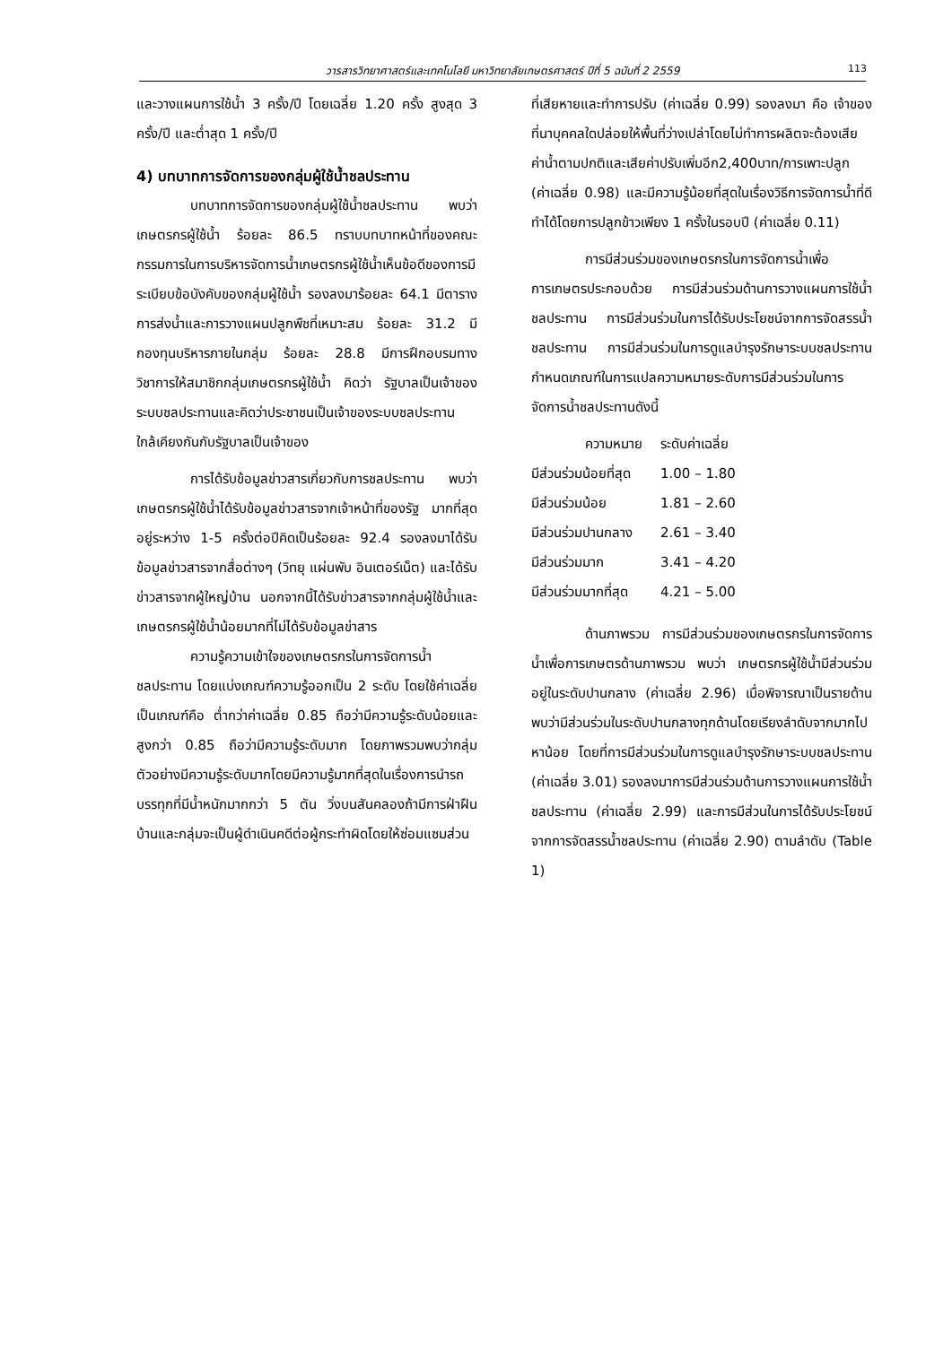วารสารวิทยาศาสตร์และเทคโนโลยี มหาวิทยาลัยเกษตรศาสตร์ ปีที่ 5 ฉบับที่ 2 2559 113
และวางแผนการใช้น้ำ 3 ครั้ง/ปี โดยเฉลี่ย 1.20 ครั้ง สูงสุด 3 ครั้ง/ปี และต่ำสุด 1 ครั้ง/ปี
4) บทบาทการจัดการของกลุ่มผู้ใช้น้ำชลประทาน
บทบาทการจัดการของกลุ่มผู้ใช้น้ำชลประทาน พบว่า เกษตรกรผู้ใช้น้ำ ร้อยละ 86.5 ทราบบทบาทหน้าที่ของคณะกรรมการในการบริหารจัดการน้ำเกษตรกรผู้ใช้น้ำเห็นข้อดีของการมีระเบียบข้อบังคับของกลุ่มผู้ใช้น้ำ รองลงมาร้อยละ 64.1 มีตารางการส่งน้ำและการวางแผนปลูกพืชที่เหมาะสม ร้อยละ 31.2 มีกองทุนบริหารภายในกลุ่ม ร้อยละ 28.8 มีการฝึกอบรมทางวิชาการให้สมาชิกกลุ่มเกษตรกรผู้ใช้น้ำ คิดว่า รัฐบาลเป็นเจ้าของระบบชลประทานและคิดว่าประชาชนเป็นเจ้าของระบบชลประทาน ใกล้เคียงกันกับรัฐบาลเป็นเจ้าของ
การได้รับข้อมูลข่าวสารเกี่ยวกับการชลประทาน พบว่า เกษตรกรผู้ใช้น้ำได้รับข้อมูลข่าวสารจากเจ้าหน้าที่ของรัฐ มากที่สุดอยู่ระหว่าง 1-5 ครั้งต่อปีคิดเป็นร้อยละ 92.4 รองลงมาได้รับข้อมูลข่าวสารจากสื่อต่างๆ (วิทยุ แผ่นพับ อินเตอร์เน็ต) และได้รับข่าวสารจากผู้ใหญ่บ้าน นอกจากนี้ได้รับข่าวสารจากกลุ่มผู้ใช้น้ำและเกษตรกรผู้ใช้น้ำน้อยมากที่ไม่ได้รับข้อมูลข่าสาร
ความรู้ความเข้าใจของเกษตรกรในการจัดการน้ำชลประทาน โดยแบ่งเกณฑ์ความรู้ออกเป็น 2 ระดับ โดยใช้ค่าเฉลี่ยเป็นเกณฑ์คือ ต่ำกว่าค่าเฉลี่ย 0.85 ถือว่ามีความรู้ระดับน้อยและสูงกว่า 0.85 ถือว่ามีความรู้ระดับมาก โดยภาพรวมพบว่ากลุ่มตัวอย่างมีความรู้ระดับมากโดยมีความรู้มากที่สุดในเรื่องการนำรถบรรทุกที่มีน้ำหนักมากกว่า 5 ตัน วิ่งบนสันคลองถ้ามีการฝ่าฝืนบ้านและกลุ่มจะเป็นผู้ดำเนินคดีต่อผู้กระทำผิดโดยให้ซ่อมแซมส่วน
ที่เสียหายและทำการปรับ (ค่าเฉลี่ย 0.99) รองลงมา คือ เจ้าของที่นาบุคคลใดปล่อยให้พื้นที่ว่างเปล่าโดยไม่ทำการผลิตจะต้องเสียค่าน้ำตามปกติและเสียค่าปรับเพิ่มอีก2,400บาท/การเพาะปลูก (ค่าเฉลี่ย 0.98) และมีความรู้น้อยที่สุดในเรื่องวิธีการจัดการน้ำที่ดีทำได้โดยการปลูกข้าวเพียง 1 ครั้งในรอบปี (ค่าเฉลี่ย 0.11)
การมีส่วนร่วมของเกษตรกรในการจัดการน้ำเพื่อการเกษตรประกอบด้วย การมีส่วนร่วมด้านการวางแผนการใช้น้ำชลประทาน การมีส่วนร่วมในการได้รับประโยชน์จากการจัดสรรน้ำชลประทาน การมีส่วนร่วมในการดูแลบำรุงรักษาระบบชลประทาน กำหนดเกณฑ์ในการแปลความหมายระดับการมีส่วนร่วมในการจัดการน้ำชลประทานดังนี้
| ความหมาย | ระดับค่าเฉลี่ย |
| --- | --- |
| มีส่วนร่วมน้อยที่สุด | 1.00 – 1.80 |
| มีส่วนร่วมน้อย | 1.81 – 2.60 |
| มีส่วนร่วมปานกลาง | 2.61 – 3.40 |
| มีส่วนร่วมมาก | 3.41 – 4.20 |
| มีส่วนร่วมมากที่สุด | 4.21 – 5.00 |
ด้านภาพรวม การมีส่วนร่วมของเกษตรกรในการจัดการน้ำเพื่อการเกษตรด้านภาพรวม พบว่า เกษตรกรผู้ใช้น้ำมีส่วนร่วมอยู่ในระดับปานกลาง (ค่าเฉลี่ย 2.96) เมื่อพิจารณาเป็นรายด้านพบว่ามีส่วนร่วมในระดับปานกลางทุกด้านโดยเรียงลำดับจากมากไปหาน้อย โดยที่การมีส่วนร่วมในการดูแลบำรุงรักษาระบบชลประทาน (ค่าเฉลี่ย 3.01) รองลงมาการมีส่วนร่วมด้านการวางแผนการใช้น้ำชลประทาน (ค่าเฉลี่ย 2.99) และการมีส่วนในการได้รับประโยชน์จากการจัดสรรน้ำชลประทาน (ค่าเฉลี่ย 2.90) ตามลำดับ (Table 1)